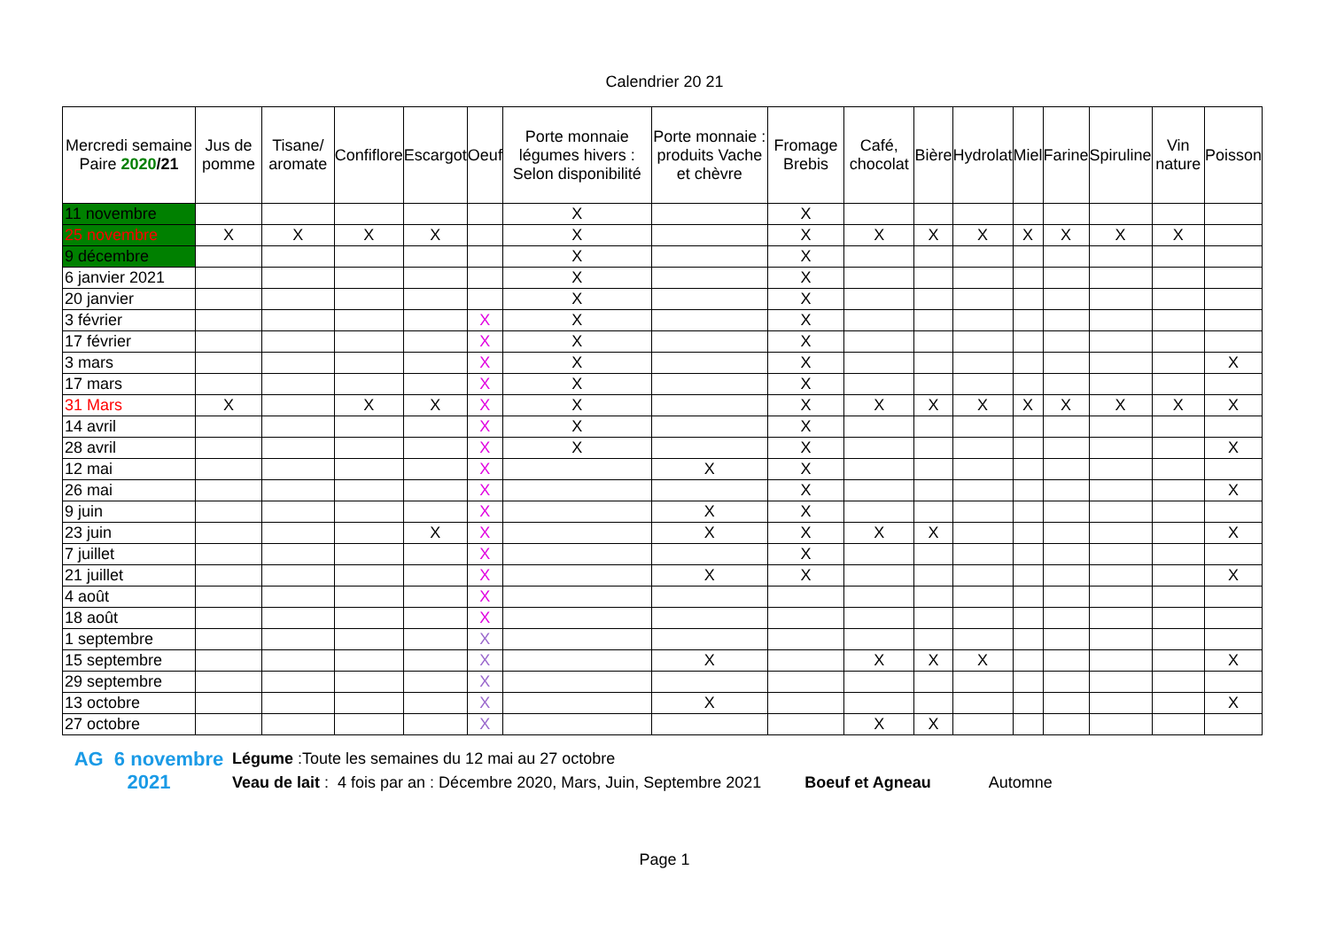Calendrier 20 21
| Mercredi semaine Paire 2020 /21 | Jus de pomme | Tisane/ aromate | Confiflore | Escargot | Oeuf | Porte monnaie légumes hivers : Selon disponibilité | Porte monnaie : produits Vache et chèvre | Fromage Brebis | Café, chocolat | Bière | Hydrolat | Miel | Farine | Spiruline | Vin nature | Poisson |
| --- | --- | --- | --- | --- | --- | --- | --- | --- | --- | --- | --- | --- | --- | --- | --- | --- |
| 11 novembre | | | | | | X | | X | | | | | | | | |
| 25 novembre | X | X | X | X | | X | | X | X | X | X | X | X | X | X | |
| 9 décembre | | | | | | X | | X | | | | | | | | |
| 6 janvier 2021 | | | | | | X | | X | | | | | | | | |
| 20 janvier | | | | | | X | | X | | | | | | | | |
| 3 février | | | | | X | X | | X | | | | | | | | |
| 17 février | | | | | X | X | | X | | | | | | | | |
| 3 mars | | | | | X | X | | X | | | | | | | | X |
| 17 mars | | | | | X | X | | X | | | | | | | | |
| 31 Mars | X | | X | X | X | X | | X | X | X | X | X | X | X | X | X |
| 14 avril | | | | | X | X | | X | | | | | | | | |
| 28 avril | | | | | X | X | | X | | | | | | | | X |
| 12 mai | | | | | X | | X | X | | | | | | | | |
| 26 mai | | | | | X | | | X | | | | | | | | X |
| 9 juin | | | | | X | | X | X | | | | | | | | |
| 23 juin | | | | X | X | | X | X | X | X | | | | | | X |
| 7 juillet | | | | | X | | | X | | | | | | | | |
| 21 juillet | | | | | X | | X | X | | | | | | | | X |
| 4 août | | | | | X | | | | | | | | | | | |
| 18 août | | | | | X | | | | | | | | | | | |
| 1 septembre | | | | | X | | | | | | | | | | | |
| 15 septembre | | | | | X | | X | | X | X | X | | | | | X |
| 29 septembre | | | | | X | | | | | | | | | | | |
| 13 octobre | | | | | X | | X | | | | | | | | | X |
| 27 octobre | | | | | X | | | | X | X | | | | | | |
AG 6 novembre
2021
Légume :Toute les semaines du 12 mai au 27 octobre
Veau de lait : 4 fois par an : Décembre 2020, Mars, Juin, Septembre 2021 Boeuf et Agneau Automne
Page 1